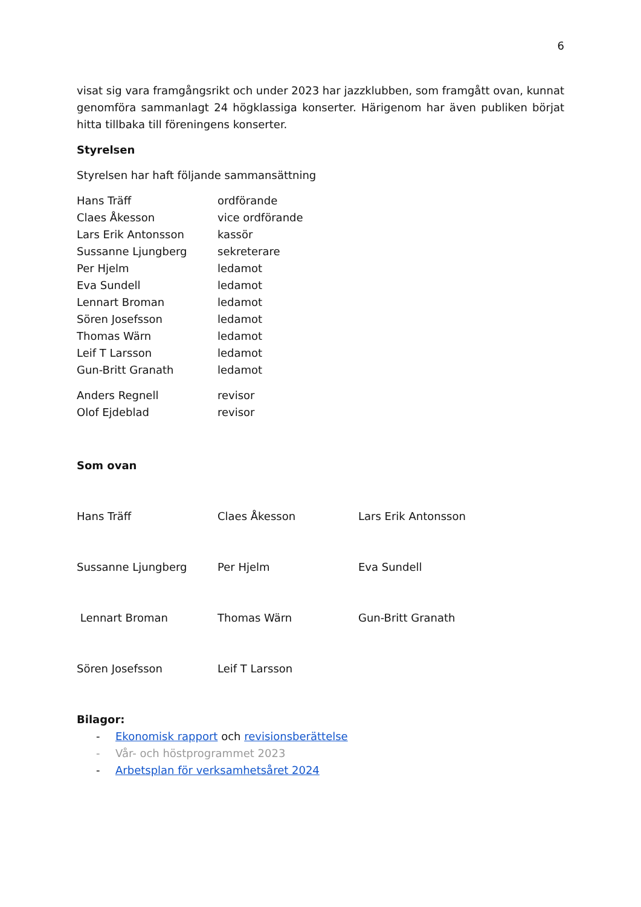6
visat sig vara framgångsrikt och under 2023 har jazzklubben, som framgått ovan, kunnat genomföra sammanlagt 24 högklassiga konserter. Härigenom har även publiken börjat hitta tillbaka till föreningens konserter.
Styrelsen
Styrelsen har haft följande sammansättning
| Hans Träff | ordförande |
| Claes Åkesson | vice ordförande |
| Lars Erik Antonsson | kassör |
| Sussanne Ljungberg | sekreterare |
| Per Hjelm | ledamot |
| Eva Sundell | ledamot |
| Lennart Broman | ledamot |
| Sören Josefsson | ledamot |
| Thomas Wärn | ledamot |
| Leif T Larsson | ledamot |
| Gun-Britt Granath | ledamot |
| Anders Regnell | revisor |
| Olof Ejdeblad | revisor |
Som ovan
| Hans Träff | Claes Åkesson | Lars Erik Antonsson |
| Sussanne Ljungberg | Per Hjelm | Eva Sundell |
| Lennart Broman | Thomas Wärn | Gun-Britt Granath |
| Sören Josefsson | Leif T Larsson | |
Bilagor:
- Ekonomisk rapport och revisionsberättelse
- Vår- och höstprogrammet 2023
- Arbetsplan för verksamhetsåret 2024